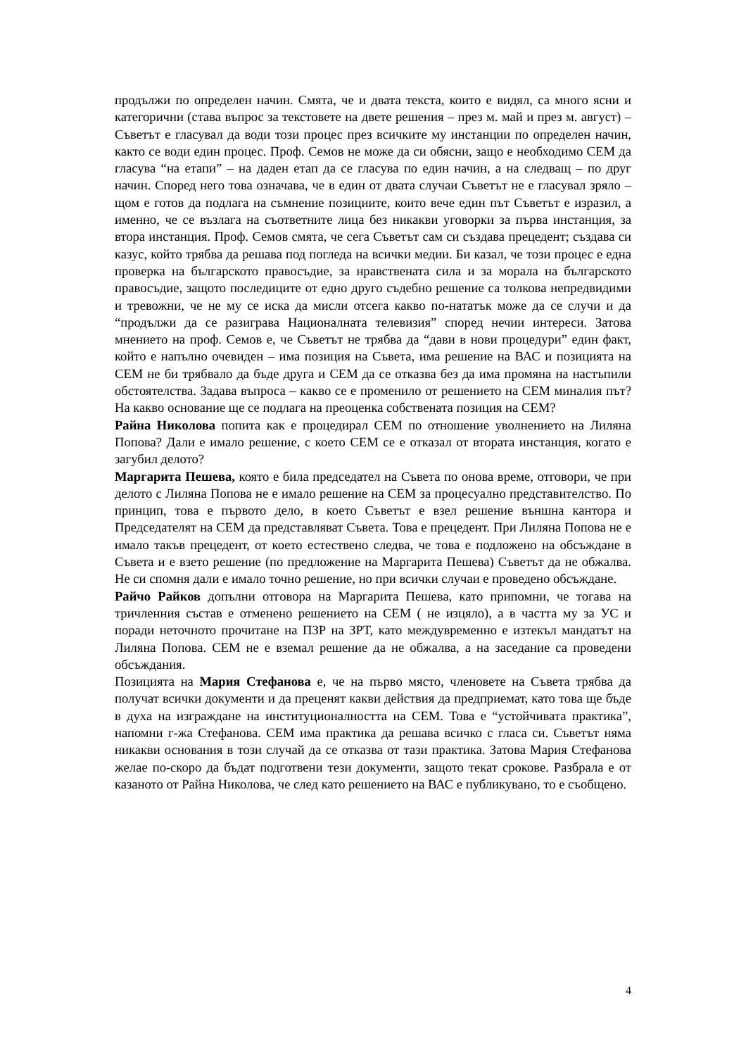продължи по определен начин. Смята, че и двата текста, които е видял, са много ясни и категорични (става въпрос за текстовете на двете решения – през м. май и през м. август) – Съветът е гласувал да води този процес през всичките му инстанции по определен начин, както се води един процес. Проф. Семов не може да си обясни, защо е необходимо СЕМ да гласува “на етапи” – на даден етап да се гласува по един начин, а на следващ – по друг начин. Според него това означава, че в един от двата случаи Съветът не е гласувал зряло – щом е готов да подлага на съмнение позициите, които вече един път Съветът е изразил, а именно, че се възлага на съответните лица без никакви уговорки за първа инстанция, за втора инстанция. Проф. Семов смята, че сега Съветът сам си създава прецедент; създава си казус, който трябва да решава под погледа на всички медии. Би казал, че този процес е една проверка на българското правосъдие, за нравствената сила и за морала на българското правосъдие, защото последиците от едно друго съдебно решение са толкова непредвидими и тревожни, че не му се иска да мисли отсега какво по-нататък може да се случи и да “продължи да се разиграва Националната телевизия” според нечии интереси. Затова мнението на проф. Семов е, че Съветът не трябва да “дави в нови процедури” един факт, който е напълно очевиден – има позиция на Съвета, има решение на ВАС и позицията на СЕМ не би трябвало да бъде друга и СЕМ да се отказва без да има промяна на настъпили обстоятелства. Задава въпроса – какво се е променило от решението на СЕМ миналия път? На какво основание ще се подлага на преоценка собствената позиция на СЕМ?
Райна Николова попита как е процедирал СЕМ по отношение уволнението на Лиляна Попова? Дали е имало решение, с което СЕМ се е отказал от втората инстанция, когато е загубил делото?
Маргарита Пешева, която е била председател на Съвета по онова време, отговори, че при делото с Лиляна Попова не е имало решение на СЕМ за процесуално представителство. По принцип, това е първото дело, в което Съветът е взел решение външна кантора и Председателят на СЕМ да представляват Съвета. Това е прецедент. При Лиляна Попова не е имало такъв прецедент, от което естествено следва, че това е подложено на обсъждане в Съвета и е взето решение (по предложение на Маргарита Пешева) Съветът да не обжалва. Не си спомня дали е имало точно решение, но при всички случаи е проведено обсъждане.
Райчо Райков допълни отговора на Маргарита Пешева, като припомни, че тогава на тричленния състав е отменено решението на СЕМ ( не изцяло), а в частта му за УС и поради неточното прочитане на ПЗР на ЗРТ, като междувременно е изтекъл мандатът на Лиляна Попова. СЕМ не е вземал решение да не обжалва, а на заседание са проведени обсъждания.
Позицията на Мария Стефанова е, че на първо място, членовете на Съвета трябва да получат всички документи и да преценят какви действия да предприемат, като това ще бъде в духа на изграждане на институционалността на СЕМ. Това е “устойчивата практика”, напомни г-жа Стефанова. СЕМ има практика да решава всичко с гласа си. Съветът няма никакви основания в този случай да се отказва от тази практика. Затова Мария Стефанова желае по-скоро да бъдат подготвени тези документи, защото текат срокове. Разбрала е от казаното от Райна Николова, че след като решението на ВАС е публикувано, то е съобщено.
4